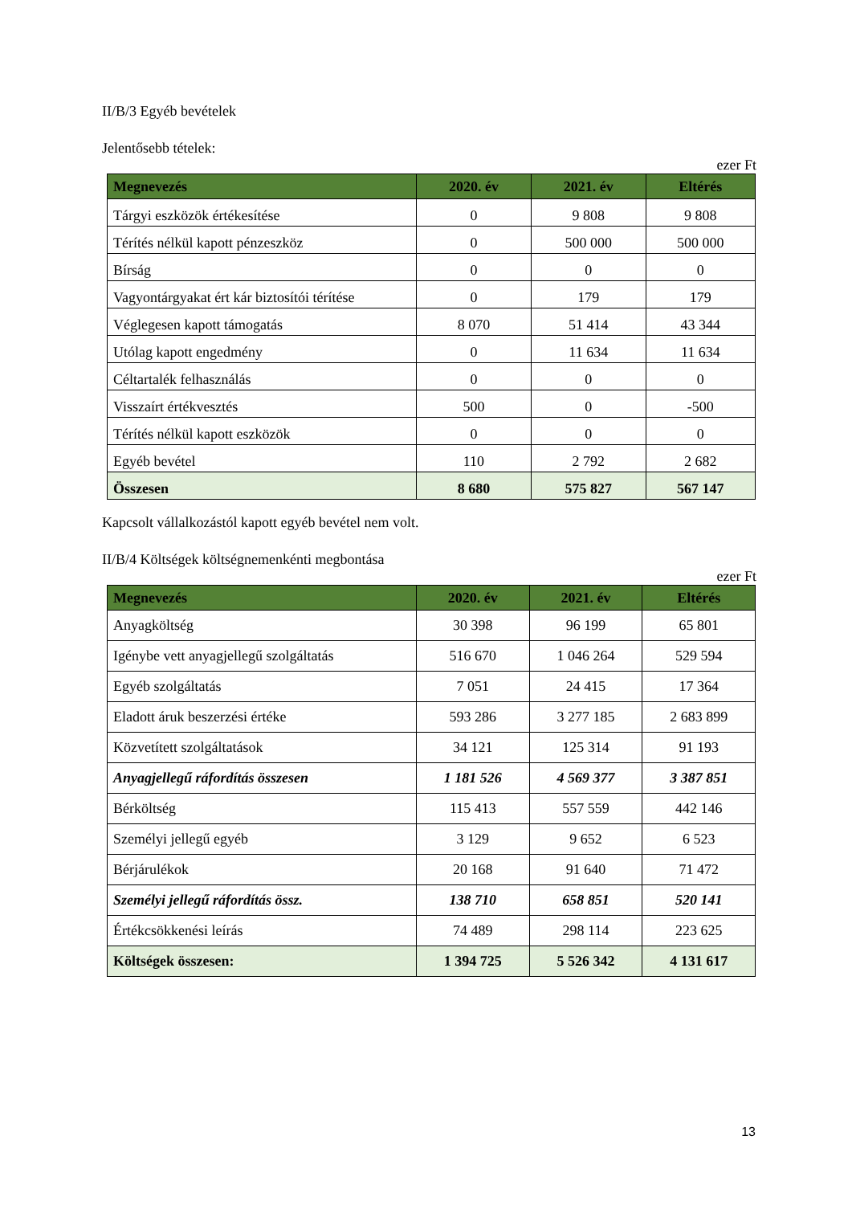II/B/3 Egyéb bevételek
Jelentősebb tételek:
ezer Ft
| Megnevezés | 2020. év | 2021. év | Eltérés |
| --- | --- | --- | --- |
| Tárgyi eszközök értékesítése | 0 | 9 808 | 9 808 |
| Térítés nélkül kapott pénzeszköz | 0 | 500 000 | 500 000 |
| Bírság | 0 | 0 | 0 |
| Vagyontárgyakat ért kár biztosítói térítése | 0 | 179 | 179 |
| Véglegesen kapott támogatás | 8 070 | 51 414 | 43 344 |
| Utólag kapott engedmény | 0 | 11 634 | 11 634 |
| Céltartalék felhasználás | 0 | 0 | 0 |
| Visszaírt értékvesztés | 500 | 0 | -500 |
| Térítés nélkül kapott eszközök | 0 | 0 | 0 |
| Egyéb bevétel | 110 | 2 792 | 2 682 |
| Összesen | 8 680 | 575 827 | 567 147 |
Kapcsolt vállalkozástól kapott egyéb bevétel nem volt.
II/B/4 Költségek költségnemenkénti megbontása
ezer Ft
| Megnevezés | 2020. év | 2021. év | Eltérés |
| --- | --- | --- | --- |
| Anyagköltség | 30 398 | 96 199 | 65 801 |
| Igénybe vett anyagjellegű szolgáltatás | 516 670 | 1 046 264 | 529 594 |
| Egyéb szolgáltatás | 7 051 | 24 415 | 17 364 |
| Eladott áruk beszerzési értéke | 593 286 | 3 277 185 | 2 683 899 |
| Közvetített szolgáltatások | 34 121 | 125 314 | 91 193 |
| Anyagjellegű ráfordítás összesen | 1 181 526 | 4 569 377 | 3 387 851 |
| Bérköltség | 115 413 | 557 559 | 442 146 |
| Személyi jellegű egyéb | 3 129 | 9 652 | 6 523 |
| Bérjárulékok | 20 168 | 91 640 | 71 472 |
| Személyi jellegű ráfordítás össz. | 138 710 | 658 851 | 520 141 |
| Értékcsökkenési leírás | 74 489 | 298 114 | 223 625 |
| Költségek összesen: | 1 394 725 | 5 526 342 | 4 131 617 |
13